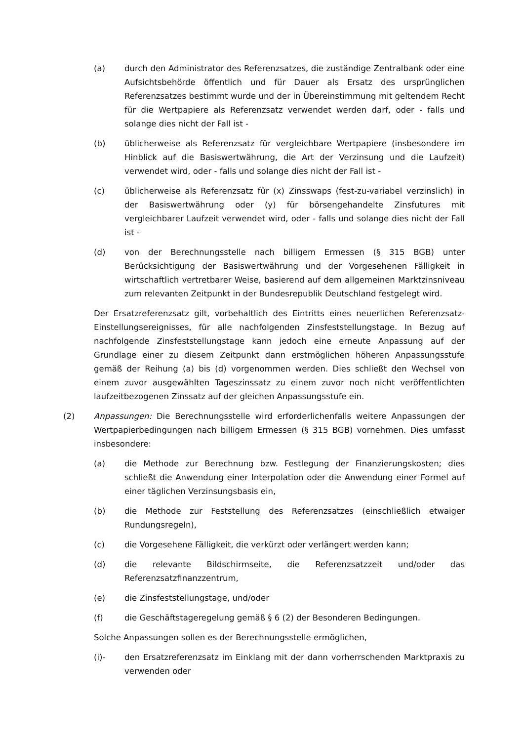(a) durch den Administrator des Referenzsatzes, die zuständige Zentralbank oder eine Aufsichtsbehörde öffentlich und für Dauer als Ersatz des ursprünglichen Referenzsatzes bestimmt wurde und der in Übereinstimmung mit geltendem Recht für die Wertpapiere als Referenzsatz verwendet werden darf, oder - falls und solange dies nicht der Fall ist -
(b) üblicherweise als Referenzsatz für vergleichbare Wertpapiere (insbesondere im Hinblick auf die Basiswertwährung, die Art der Verzinsung und die Laufzeit) verwendet wird, oder - falls und solange dies nicht der Fall ist -
(c) üblicherweise als Referenzsatz für (x) Zinsswaps (fest-zu-variabel verzinslich) in der Basiswertwährung oder (y) für börsengehandelte Zinsfutures mit vergleichbarer Laufzeit verwendet wird, oder - falls und solange dies nicht der Fall ist -
(d) von der Berechnungsstelle nach billigem Ermessen (§ 315 BGB) unter Berücksichtigung der Basiswertwährung und der Vorgesehenen Fälligkeit in wirtschaftlich vertretbarer Weise, basierend auf dem allgemeinen Marktzinsniveau zum relevanten Zeitpunkt in der Bundesrepublik Deutschland festgelegt wird.
Der Ersatzreferenzsatz gilt, vorbehaltlich des Eintritts eines neuerlichen Referenzsatz-Einstellungsereignisses, für alle nachfolgenden Zinsfeststellungstage. In Bezug auf nachfolgende Zinsfeststellungstage kann jedoch eine erneute Anpassung auf der Grundlage einer zu diesem Zeitpunkt dann erstmöglichen höheren Anpassungsstufe gemäß der Reihung (a) bis (d) vorgenommen werden. Dies schließt den Wechsel von einem zuvor ausgewählten Tageszinssatz zu einem zuvor noch nicht veröffentlichten laufzeitbezogenen Zinssatz auf der gleichen Anpassungsstufe ein.
(2) Anpassungen: Die Berechnungsstelle wird erforderlichenfalls weitere Anpassungen der Wertpapierbedingungen nach billigem Ermessen (§ 315 BGB) vornehmen. Dies umfasst insbesondere:
(a) die Methode zur Berechnung bzw. Festlegung der Finanzierungskosten; dies schließt die Anwendung einer Interpolation oder die Anwendung einer Formel auf einer täglichen Verzinsungsbasis ein,
(b) die Methode zur Feststellung des Referenzsatzes (einschließlich etwaiger Rundungsregeln),
(c) die Vorgesehene Fälligkeit, die verkürzt oder verlängert werden kann;
(d) die relevante Bildschirmseite, die Referenzsatzzeit und/oder das Referenzsatzfinanzzentrum,
(e) die Zinsfeststellungstage, und/oder
(f) die Geschäftstageregelung gemäß § 6 (2) der Besonderen Bedingungen.
Solche Anpassungen sollen es der Berechnungsstelle ermöglichen,
(i)- den Ersatzreferenzsatz im Einklang mit der dann vorherrschenden Marktpraxis zu verwenden oder